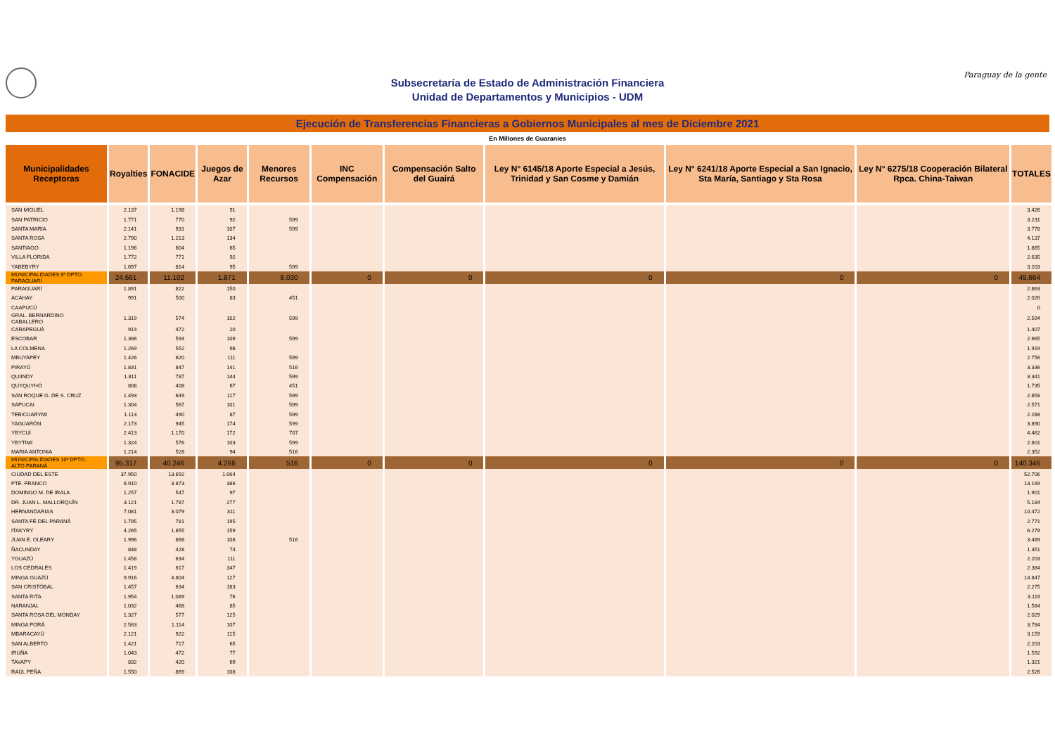Subsecretaría de Estado de Administración Financiera
Unidad de Departamentos y Municipios - UDM
Paraguay de la gente
Ejecución de Transferencias Financieras a Gobiernos Municipales al mes de Diciembre 2021
En Millones de Guaraníes
| Municipalidades Receptoras | Royalties | FONACIDE | Juegos de Azar | Menores Recursos | INC Compensación | Compensación Salto del Guairá | Ley N° 6145/18 Aporte Especial a Jesús, Trinidad y San Cosme y Damián | Ley N° 6241/18 Aporte Especial a San Ignacio, Sta María, Santiago y Sta Rosa | Ley N° 6275/18 Cooperación Bilateral Rpca. China-Taiwan | TOTALES |
| --- | --- | --- | --- | --- | --- | --- | --- | --- | --- | --- |
| SAN MIGUEL | 2.137 | 1.198 | 91 | | | | | | | 3.426 |
| SAN PATRICIO | 1.771 | 770 | 92 | 599 | | | | | | 3.231 |
| SANTA MARÍA | 2.141 | 931 | 107 | 599 | | | | | | 3.778 |
| SANTA ROSA | 2.790 | 1.213 | 134 | | | | | | | 4.137 |
| SANTIAGO | 1.196 | 604 | 65 | | | | | | | 1.865 |
| VILLA FLORIDA | 1.772 | 771 | 92 | | | | | | | 2.635 |
| YABEBYRY | 1.697 | 814 | 95 | 599 | | | | | | 3.203 |
| MUNICIPALIDADES 9º DPTO. PARAGUARÍ | 24.661 | 11.102 | 1.871 | 8.030 | 0 | 0 | 0 | 0 | 0 | 45.664 |
| PARAGUARÍ | 1.891 | 822 | 150 | | | | | | | 2.863 |
| ACAHAY | 991 | 500 | 83 | 451 | | | | | | 2.026 |
| CAAPUCÚ | | | | | | | | | | 0 |
| GRAL. BERNARDINO CABALLERO | 1.319 | 574 | 102 | 599 | | | | | | 2.594 |
| CARAPEGUÁ | 914 | 472 | 20 | | | | | | | 1.407 |
| ESCOBAR | 1.366 | 594 | 106 | 599 | | | | | | 2.665 |
| LA COLMENA | 1.269 | 552 | 98 | | | | | | | 1.919 |
| MBUYAPEY | 1.426 | 620 | 111 | 599 | | | | | | 2.756 |
| PIRAYÚ | 1.831 | 847 | 141 | 516 | | | | | | 3.336 |
| QUIINDY | 1.811 | 787 | 144 | 599 | | | | | | 3.341 |
| QUYQUYHÓ | 808 | 408 | 67 | 451 | | | | | | 1.735 |
| SAN ROQUE G. DE S. CRUZ | 1.493 | 649 | 117 | 599 | | | | | | 2.858 |
| SAPUCAI | 1.304 | 567 | 101 | 599 | | | | | | 2.571 |
| TEBICUARYMI | 1.113 | 490 | 87 | 599 | | | | | | 2.288 |
| YAGUARÓN | 2.173 | 945 | 174 | 599 | | | | | | 3.890 |
| YBYCUÍ | 2.413 | 1.170 | 172 | 707 | | | | | | 4.462 |
| YBYTIMI | 1.324 | 576 | 103 | 599 | | | | | | 2.601 |
| MARIA ANTONIA | 1.214 | 528 | 94 | 516 | | | | | | 2.352 |
| MUNICIPALIDADES 10º DPTO. ALTO PARANÁ | 95.317 | 40.246 | 4.266 | 516 | 0 | 0 | 0 | 0 | 0 | 140.346 |
| CIUDAD DEL ESTE | 37.950 | 13.692 | 1.064 | | | | | | | 52.706 |
| PTE. FRANCO | 8.910 | 3.873 | 386 | | | | | | | 13.169 |
| DOMINGO M. DE IRALA | 1.257 | 547 | 97 | | | | | | | 1.901 |
| DR. JUAN L. MALLORQUÍN | 3.121 | 1.787 | 277 | | | | | | | 5.184 |
| HERNANDARIAS | 7.081 | 3.079 | 311 | | | | | | | 10.472 |
| SANTA FÉ DEL PARANÁ | 1.795 | 781 | 195 | | | | | | | 2.771 |
| ITAKYRY | 4.265 | 1.855 | 159 | | | | | | | 6.279 |
| JUAN E. OLEARY | 1.996 | 868 | 108 | 516 | | | | | | 3.489 |
| ÑACUNDAY | 848 | 428 | 74 | | | | | | | 1.351 |
| YGUAZÚ | 1.458 | 634 | 111 | | | | | | | 2.203 |
| LOS CEDRALES | 1.419 | 617 | 347 | | | | | | | 2.384 |
| MINGA GUAZÚ | 9.916 | 4.804 | 127 | | | | | | | 14.847 |
| SAN CRISTÓBAL | 1.457 | 634 | 183 | | | | | | | 2.275 |
| SANTA RITA | 1.954 | 1.089 | 76 | | | | | | | 3.119 |
| NARANJAL | 1.032 | 468 | 85 | | | | | | | 1.584 |
| SANTA ROSA DEL MONDAY | 1.327 | 577 | 125 | | | | | | | 2.029 |
| MINGA PORÁ | 2.563 | 1.114 | 107 | | | | | | | 3.784 |
| MBARACAYÚ | 2.121 | 922 | 115 | | | | | | | 3.159 |
| SAN ALBERTO | 1.421 | 717 | 65 | | | | | | | 2.203 |
| IRUÑA | 1.043 | 472 | 77 | | | | | | | 1.592 |
| TAVAPY | 832 | 420 | 69 | | | | | | | 1.321 |
| RAÚL PEÑA | 1.550 | 869 | 108 | | | | | | | 2.526 |